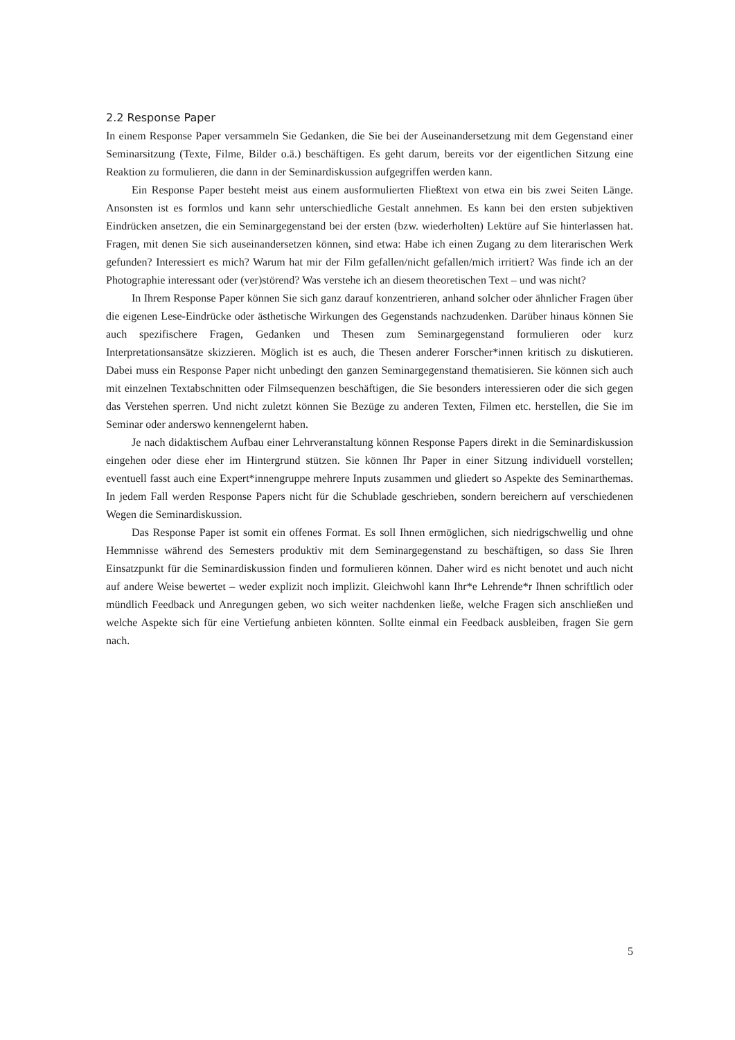2.2 Response Paper
In einem Response Paper versammeln Sie Gedanken, die Sie bei der Auseinandersetzung mit dem Gegenstand einer Seminarsitzung (Texte, Filme, Bilder o.ä.) beschäftigen. Es geht darum, bereits vor der eigentlichen Sitzung eine Reaktion zu formulieren, die dann in der Seminardiskussion aufgegriffen werden kann.
Ein Response Paper besteht meist aus einem ausformulierten Fließtext von etwa ein bis zwei Seiten Länge. Ansonsten ist es formlos und kann sehr unterschiedliche Gestalt annehmen. Es kann bei den ersten subjektiven Eindrücken ansetzen, die ein Seminargegenstand bei der ersten (bzw. wiederholten) Lektüre auf Sie hinterlassen hat. Fragen, mit denen Sie sich auseinandersetzen können, sind etwa: Habe ich einen Zugang zu dem literarischen Werk gefunden? Interessiert es mich? Warum hat mir der Film gefallen/nicht gefallen/mich irritiert? Was finde ich an der Photographie interessant oder (ver)störend? Was verstehe ich an diesem theoretischen Text – und was nicht?
In Ihrem Response Paper können Sie sich ganz darauf konzentrieren, anhand solcher oder ähnlicher Fragen über die eigenen Lese-Eindrücke oder ästhetische Wirkungen des Gegenstands nachzudenken. Darüber hinaus können Sie auch spezifischere Fragen, Gedanken und Thesen zum Seminargegenstand formulieren oder kurz Interpretationsansätze skizzieren. Möglich ist es auch, die Thesen anderer Forscher*innen kritisch zu diskutieren. Dabei muss ein Response Paper nicht unbedingt den ganzen Seminargegenstand thematisieren. Sie können sich auch mit einzelnen Textabschnitten oder Filmsequenzen beschäftigen, die Sie besonders interessieren oder die sich gegen das Verstehen sperren. Und nicht zuletzt können Sie Bezüge zu anderen Texten, Filmen etc. herstellen, die Sie im Seminar oder anderswo kennengelernt haben.
Je nach didaktischem Aufbau einer Lehrveranstaltung können Response Papers direkt in die Seminardiskussion eingehen oder diese eher im Hintergrund stützen. Sie können Ihr Paper in einer Sitzung individuell vorstellen; eventuell fasst auch eine Expert*innengruppe mehrere Inputs zusammen und gliedert so Aspekte des Seminarthemas. In jedem Fall werden Response Papers nicht für die Schublade geschrieben, sondern bereichern auf verschiedenen Wegen die Seminardiskussion.
Das Response Paper ist somit ein offenes Format. Es soll Ihnen ermöglichen, sich niedrigschwellig und ohne Hemmnisse während des Semesters produktiv mit dem Seminargegenstand zu beschäftigen, so dass Sie Ihren Einsatzpunkt für die Seminardiskussion finden und formulieren können. Daher wird es nicht benotet und auch nicht auf andere Weise bewertet – weder explizit noch implizit. Gleichwohl kann Ihr*e Lehrende*r Ihnen schriftlich oder mündlich Feedback und Anregungen geben, wo sich weiter nachdenken ließe, welche Fragen sich anschließen und welche Aspekte sich für eine Vertiefung anbieten könnten. Sollte einmal ein Feedback ausbleiben, fragen Sie gern nach.
5